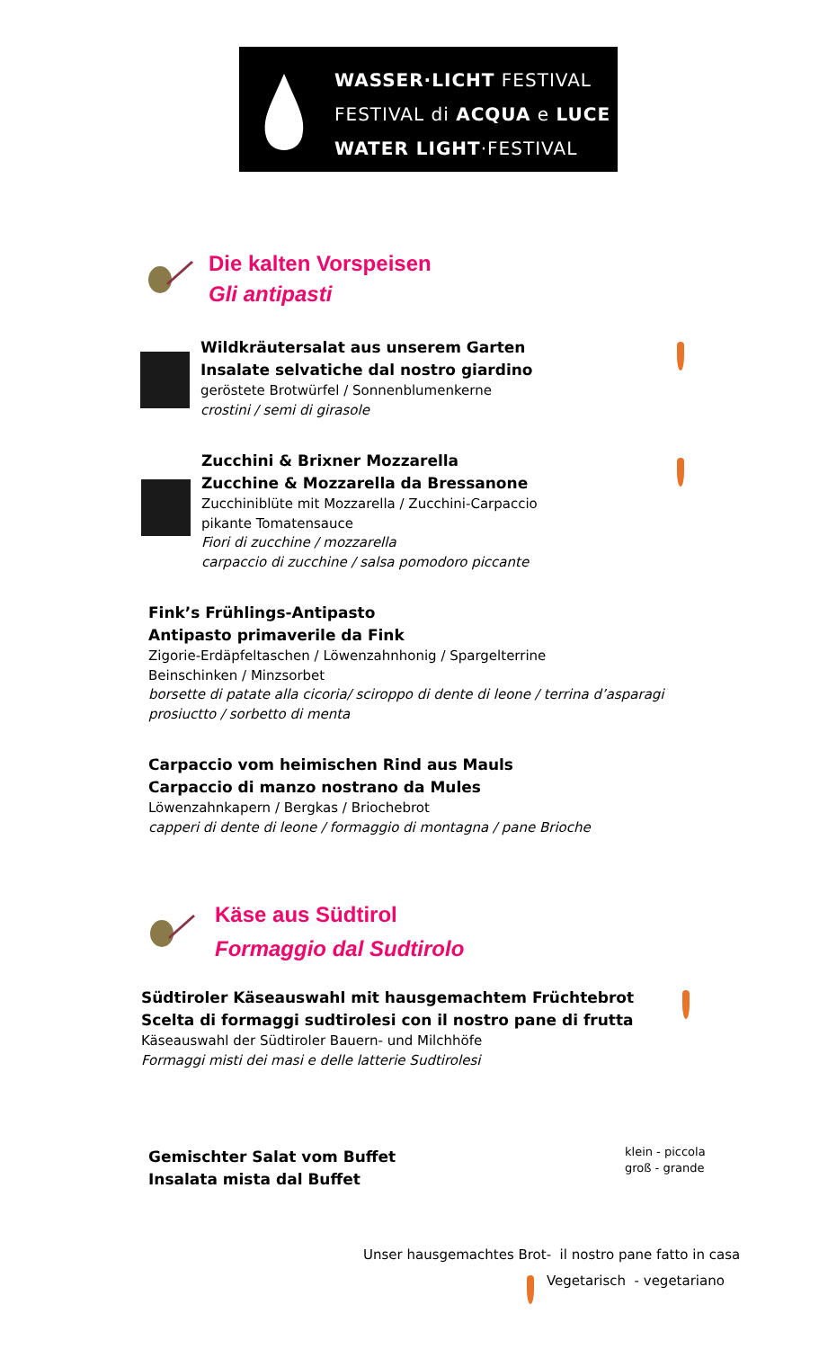WASSER·LICHT FESTIVAL
FESTIVAL di ACQUA e LUCE
WATER LIGHT·FESTIVAL
Die kalten Vorspeisen
Gli antipasti
Wildkräutersalat aus unserem Garten
Insalate selvatiche dal nostro giardino
geröstete Brotwürfel / Sonnenblumenkerne
crostini / semi di girasole
Zucchini & Brixner Mozzarella
Zucchine & Mozzarella da Bressanone
Zucchiniblüte mit Mozzarella / Zucchini-Carpaccio
pikante Tomatensauce
Fiori di zucchine / mozzarella
carpaccio di zucchine / salsa pomodoro piccante
Fink’s Frühlings-Antipasto
Antipasto primaverile da Fink
Zigorie-Erdäpfeltaschen / Löwenzahnhonig / Spargelterrine
Beinschinken / Minzsorbet
borsette di patate alla cicoria/ sciroppo di dente di leone / terrina d’asparagi
prosiuctto / sorbetto di menta
Carpaccio vom heimischen Rind aus Mauls
Carpaccio di manzo nostrano da Mules
Löwenzahnkapern / Bergkas / Briochebrot
capperi di dente di leone / formaggio di montagna / pane Brioche
Käse aus Südtirol
Formaggio dal Sudtirolo
Südtiroler Käseauswahl mit hausgemachtem Früchtebrot
Scelta di formaggi sudtirolesi con il nostro pane di frutta
Käseauswahl der Südtiroler Bauern- und Milchhöfe
Formaggi misti dei masi e delle latterie Sudtirolesi
Gemischter Salat vom Buffet
Insalata mista dal Buffet
klein - piccola
groß - grande
Unser hausgemachtes Brot- il nostro pane fatto in casa
Vegetarisch - vegetariano